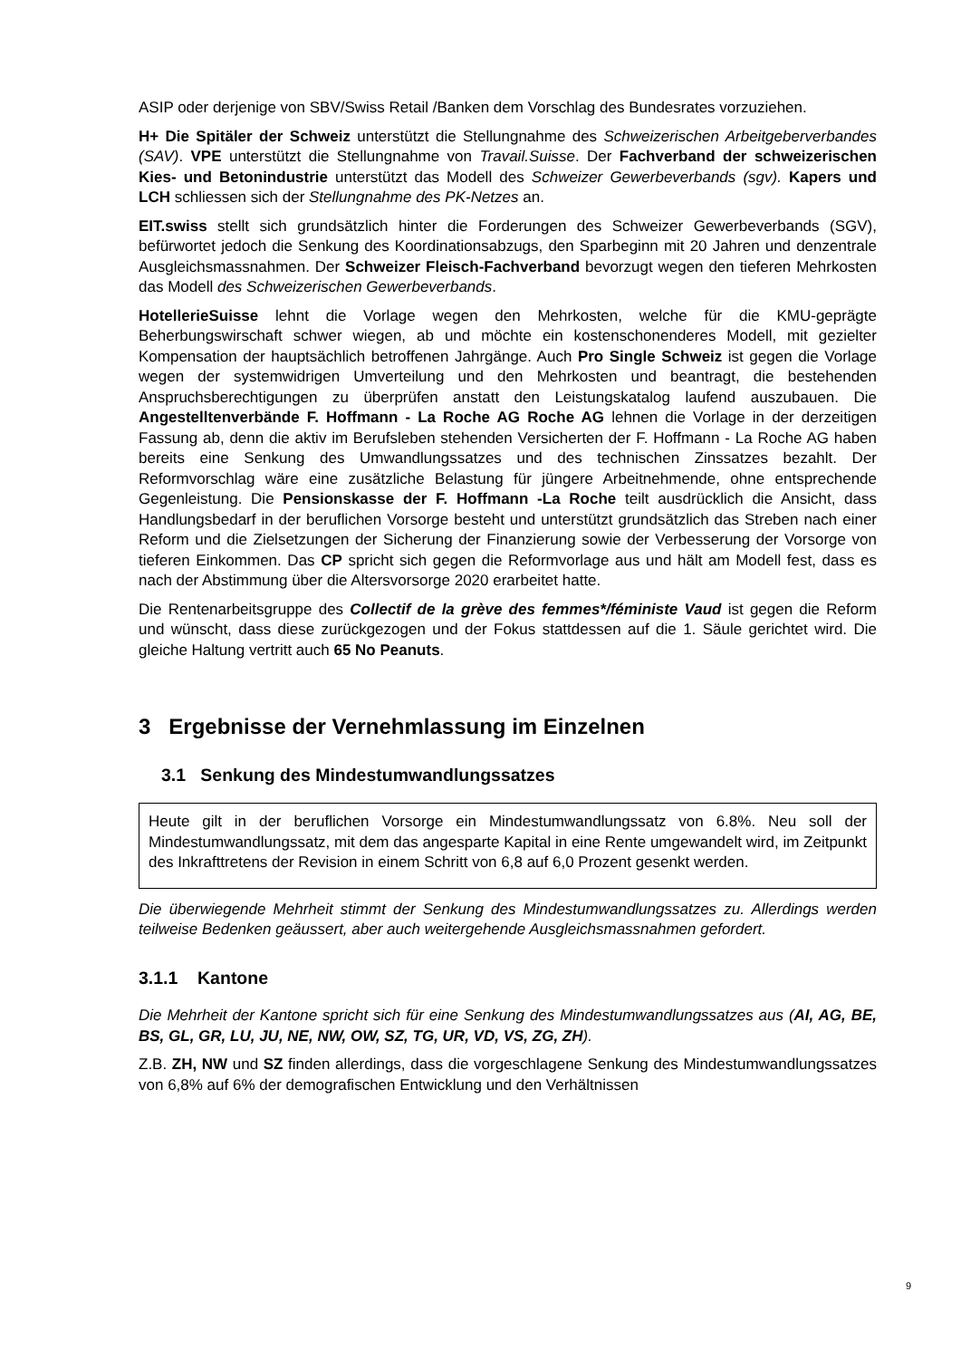ASIP oder derjenige von SBV/Swiss Retail /Banken dem Vorschlag des Bundesrates vorzuziehen.
H+ Die Spitäler der Schweiz unterstützt die Stellungnahme des Schweizerischen Arbeitgeberverbandes (SAV). VPE unterstützt die Stellungnahme von Travail.Suisse. Der Fachverband der schweizerischen Kies- und Betonindustrie unterstützt das Modell des Schweizer Gewerbeverbands (sgv). Kapers und LCH schliessen sich der Stellungnahme des PK-Netzes an.
EIT.swiss stellt sich grundsätzlich hinter die Forderungen des Schweizer Gewerbeverbands (SGV), befürwortet jedoch die Senkung des Koordinationsabzugs, den Sparbeginn mit 20 Jahren und denzentrale Ausgleichsmassnahmen. Der Schweizer Fleisch-Fachverband bevorzugt wegen den tieferen Mehrkosten das Modell des Schweizerischen Gewerbeverbands.
HotellerieSuisse lehnt die Vorlage wegen den Mehrkosten, welche für die KMU-geprägte Beherbungswirschaft schwer wiegen, ab und möchte ein kostenschonenderes Modell, mit gezielter Kompensation der hauptsächlich betroffenen Jahrgänge. Auch Pro Single Schweiz ist gegen die Vorlage wegen der systemwidrigen Umverteilung und den Mehrkosten und beantragt, die bestehenden Anspruchsberechtigungen zu überprüfen anstatt den Leistungskatalog laufend auszubauen. Die Angestelltenverbände F. Hoffmann - La Roche AG Roche AG lehnen die Vorlage in der derzeitigen Fassung ab, denn die aktiv im Berufsleben stehenden Versicherten der F. Hoffmann - La Roche AG haben bereits eine Senkung des Umwandlungssatzes und des technischen Zinssatzes bezahlt. Der Reformvorschlag wäre eine zusätzliche Belastung für jüngere Arbeitnehmende, ohne entsprechende Gegenleistung. Die Pensionskasse der F. Hoffmann -La Roche teilt ausdrücklich die Ansicht, dass Handlungsbedarf in der beruflichen Vorsorge besteht und unterstützt grundsätzlich das Streben nach einer Reform und die Zielsetzungen der Sicherung der Finanzierung sowie der Verbesserung der Vorsorge von tieferen Einkommen. Das CP spricht sich gegen die Reformvorlage aus und hält am Modell fest, dass es nach der Abstimmung über die Altersvorsorge 2020 erarbeitet hatte.
Die Rentenarbeitsgruppe des Collectif de la grève des femmes*/féministe Vaud ist gegen die Reform und wünscht, dass diese zurückgezogen und der Fokus stattdessen auf die 1. Säule gerichtet wird. Die gleiche Haltung vertritt auch 65 No Peanuts.
3 Ergebnisse der Vernehmlassung im Einzelnen
3.1 Senkung des Mindestumwandlungssatzes
Heute gilt in der beruflichen Vorsorge ein Mindestumwandlungssatz von 6.8%. Neu soll der Mindestumwandlungssatz, mit dem das angesparte Kapital in eine Rente umgewandelt wird, im Zeitpunkt des Inkrafttretens der Revision in einem Schritt von 6,8 auf 6,0 Prozent gesenkt werden.
Die überwiegende Mehrheit stimmt der Senkung des Mindestumwandlungssatzes zu. Allerdings werden teilweise Bedenken geäussert, aber auch weitergehende Ausgleichsmassnahmen gefordert.
3.1.1 Kantone
Die Mehrheit der Kantone spricht sich für eine Senkung des Mindestumwandlungssatzes aus (AI, AG, BE, BS, GL, GR, LU, JU, NE, NW, OW, SZ, TG, UR, VD, VS, ZG, ZH).
Z.B. ZH, NW und SZ finden allerdings, dass die vorgeschlagene Senkung des Mindestumwandlungssatzes von 6,8% auf 6% der demografischen Entwicklung und den Verhältnissen
9